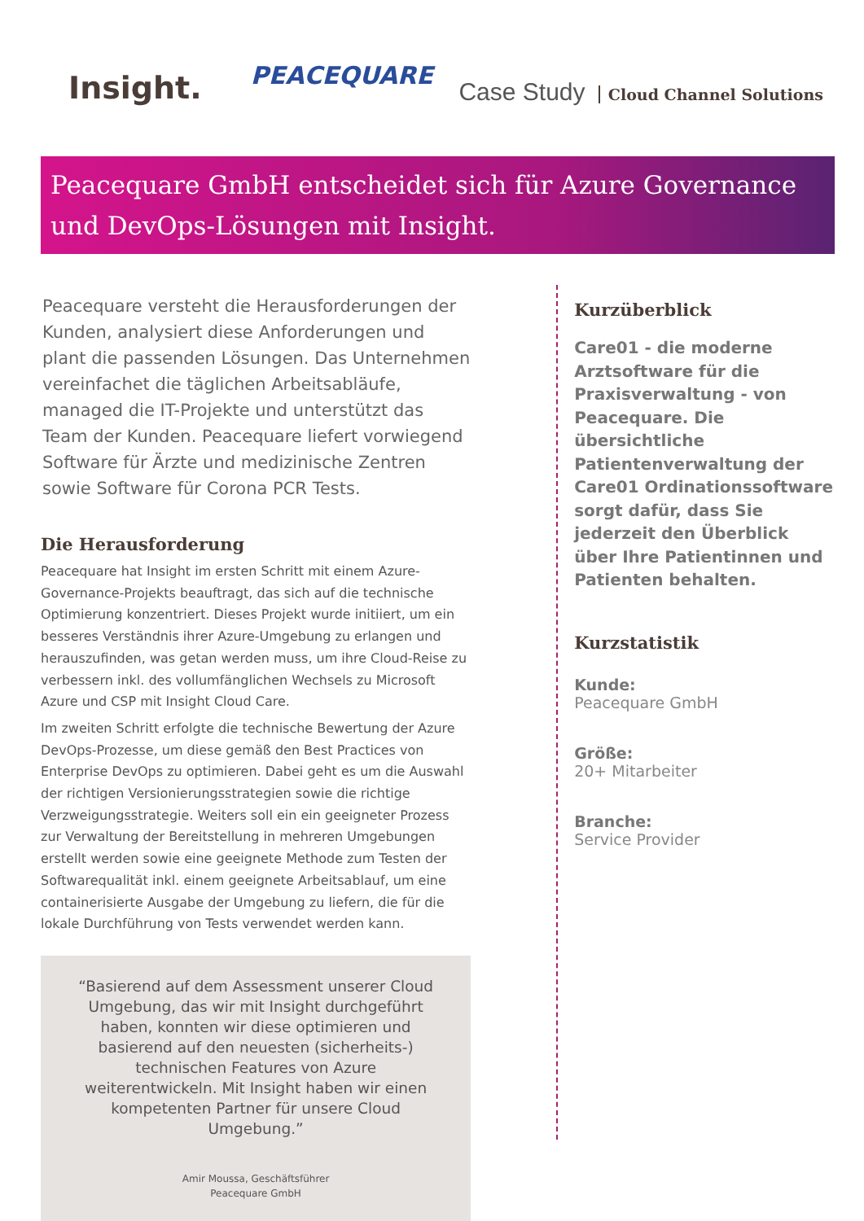Insight.
PEACEQUARE
Case Study Cloud Channel Solutions
Peacequare GmbH entscheidet sich für Azure Governance und DevOps-Lösungen mit Insight.
Peacequare versteht die Herausforderungen der Kunden, analysiert diese Anforderungen und plant die passenden Lösungen. Das Unternehmen vereinfachet die täglichen Arbeitsabläufe, managed die IT-Projekte und unterstützt das Team der Kunden. Peacequare liefert vorwiegend Software für Ärzte und medizinische Zentren sowie Software für Corona PCR Tests.
Die Herausforderung
Peacequare hat Insight im ersten Schritt mit einem Azure-Governance-Projekts beauftragt, das sich auf die technische Optimierung konzentriert. Dieses Projekt wurde initiiert, um ein besseres Verständnis ihrer Azure-Umgebung zu erlangen und herauszufinden, was getan werden muss, um ihre Cloud-Reise zu verbessern inkl. des vollumfänglichen Wechsels zu Microsoft Azure und CSP mit Insight Cloud Care.
Im zweiten Schritt erfolgte die technische Bewertung der Azure DevOps-Prozesse, um diese gemäß den Best Practices von Enterprise DevOps zu optimieren. Dabei geht es um die Auswahl der richtigen Versionierungsstrategien sowie die richtige Verzweigungsstrategie. Weiters soll ein ein geeigneter Prozess zur Verwaltung der Bereitstellung in mehreren Umgebungen erstellt werden sowie eine geeignete Methode zum Testen der Softwarequalität inkl. einem geeignete Arbeitsablauf, um eine containerisierte Ausgabe der Umgebung zu liefern, die für die lokale Durchführung von Tests verwendet werden kann.
“Basierend auf dem Assessment unserer Cloud Umgebung, das wir mit Insight durchgeführt haben, konnten wir diese optimieren und basierend auf den neuesten (sicherheits-) technischen Features von Azure weiterentwickeln. Mit Insight haben wir einen kompetenten Partner für unsere Cloud Umgebung.”
Amir Moussa, Geschäftsführer
Peacequare GmbH
Kurzüberblick
Care01 - die moderne Arztsoftware für die Praxisverwaltung - von Peacequare. Die übersichtliche Patientenverwaltung der Care01 Ordinationssoftware sorgt dafür, dass Sie jederzeit den Überblick über Ihre Patientinnen und Patienten behalten.
Kurzstatistik
Kunde:
Peacequare GmbH
Größe:
20+ Mitarbeiter
Branche:
Service Provider